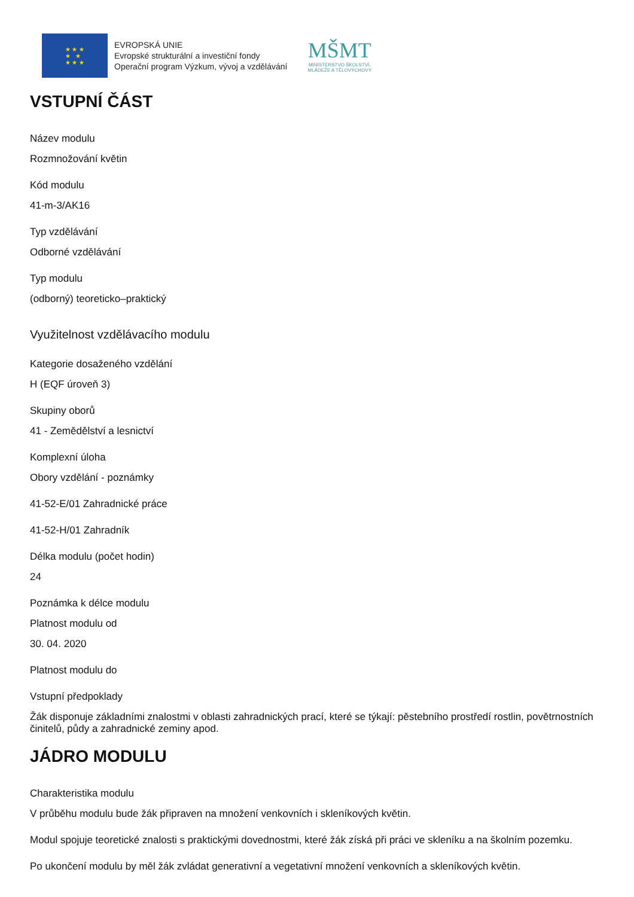★ ★ ★
★ ★
★ ★ ★
EVROPSKÁ UNIE
Evropské strukturální a investiční fondy
Operační program Výzkum, vývoj a vzdělávání
MŠMT
MINISTERSTVO ŠKOLSTVÍ,
MLÁDEŽE A TĚLOVÝCHOVY
VSTUPNÍ ČÁST
Název modulu
Rozmnožování květin
Kód modulu
41-m-3/AK16
Typ vzdělávání
Odborné vzdělávání
Typ modulu
(odborný) teoreticko–praktický
Využitelnost vzdělávacího modulu
Kategorie dosaženého vzdělání
H (EQF úroveň 3)
Skupiny oborů
41 - Zemědělství a lesnictví
Komplexní úloha
Obory vzdělání - poznámky
41-52-E/01 Zahradnické práce
41-52-H/01 Zahradník
Délka modulu (počet hodin)
24
Poznámka k délce modulu
Platnost modulu od
30. 04. 2020
Platnost modulu do
Vstupní předpoklady
Žák disponuje základními znalostmi v oblasti zahradnických prací, které se týkají: pěstebního prostředí rostlin, povětrnostních činitelů, půdy a zahradnické zeminy apod.
JÁDRO MODULU
Charakteristika modulu
V průběhu modulu bude žák připraven na množení venkovních i skleníkových květin.
Modul spojuje teoretické znalosti s praktickými dovednostmi, které žák získá při práci ve skleníku a na školním pozemku.
Po ukončení modulu by měl žák zvládat generativní a vegetativní množení venkovních a skleníkových květin.